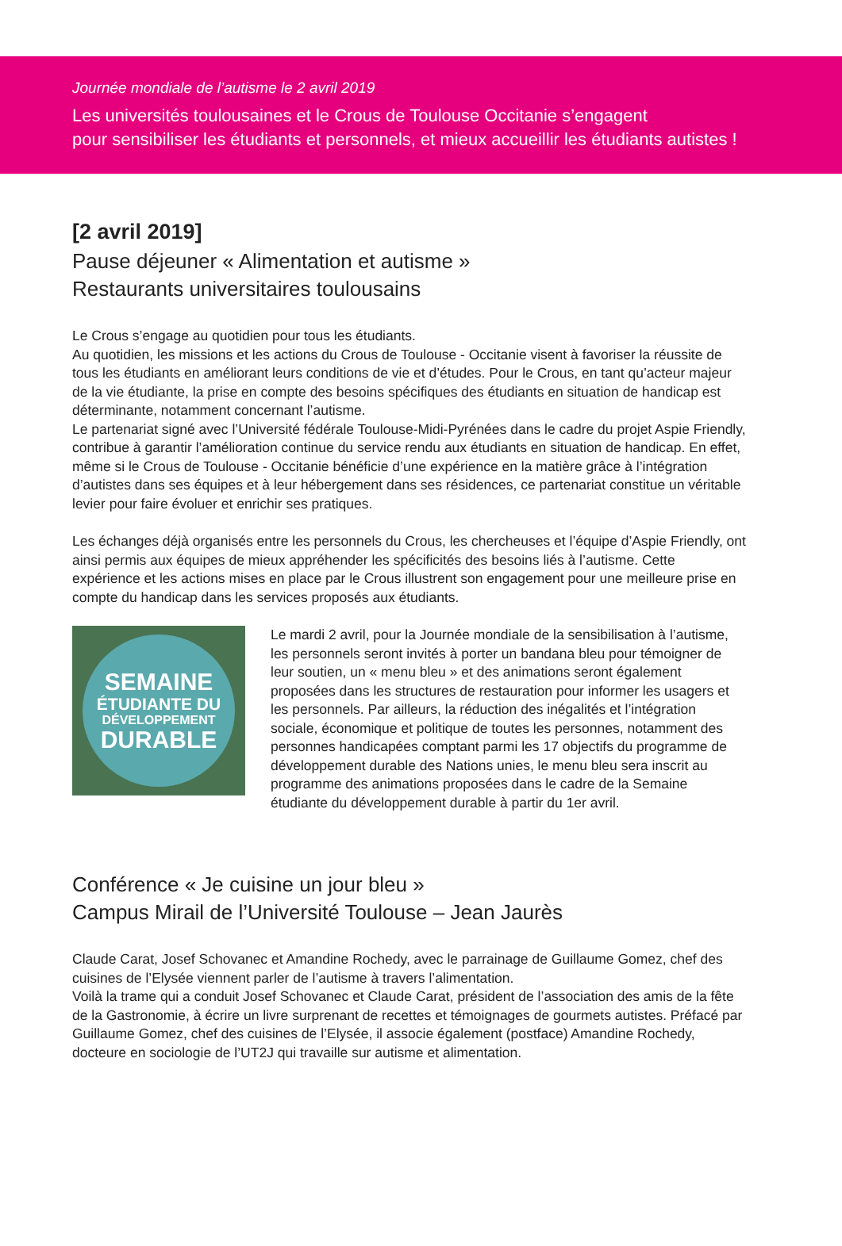Journée mondiale de l’autisme le 2 avril 2019
Les universités toulousaines et le Crous de Toulouse Occitanie s’engagent
pour sensibiliser les étudiants et personnels, et mieux accueillir les étudiants autistes !
[2 avril 2019]
Pause déjeuner « Alimentation et autisme »
Restaurants universitaires toulousains
Le Crous s’engage au quotidien pour tous les étudiants.
Au quotidien, les missions et les actions du Crous de Toulouse - Occitanie visent à favoriser la réussite de tous les étudiants en améliorant leurs conditions de vie et d’études. Pour le Crous, en tant qu’acteur majeur de la vie étudiante, la prise en compte des besoins spécifiques des étudiants en situation de handicap est déterminante, notamment concernant l’autisme.
Le partenariat signé avec l’Université fédérale Toulouse-Midi-Pyrénées dans le cadre du projet Aspie Friendly, contribue à garantir l’amélioration continue du service rendu aux étudiants en situation de handicap. En effet, même si le Crous de Toulouse - Occitanie bénéficie d’une expérience en la matière grâce à l’intégration d’autistes dans ses équipes et à leur hébergement dans ses résidences, ce partenariat constitue un véritable levier pour faire évoluer et enrichir ses pratiques.
Les échanges déjà organisés entre les personnels du Crous, les chercheuses et l’équipe d’Aspie Friendly, ont ainsi permis aux équipes de mieux appréhender les spécificités des besoins liés à l’autisme. Cette expérience et les actions mises en place par le Crous illustrent son engagement pour une meilleure prise en compte du handicap dans les services proposés aux étudiants.
SEMAINE
ÉTUDIANTE DU
DÉVELOPPEMENT
DURABLE
Le mardi 2 avril, pour la Journée mondiale de la sensibilisation à l’autisme, les personnels seront invités à porter un bandana bleu pour témoigner de leur soutien, un « menu bleu » et des animations seront également proposées dans les structures de restauration pour informer les usagers et les personnels. Par ailleurs, la réduction des inégalités et l’intégration sociale, économique et politique de toutes les personnes, notamment des personnes handicapées comptant parmi les 17 objectifs du programme de développement durable des Nations unies, le menu bleu sera inscrit au programme des animations proposées dans le cadre de la Semaine étudiante du développement durable à partir du 1er avril.
Conférence « Je cuisine un jour bleu »
Campus Mirail de l’Université Toulouse – Jean Jaurès
Claude Carat, Josef Schovanec et Amandine Rochedy, avec le parrainage de Guillaume Gomez, chef des cuisines de l’Elysée viennent parler de l’autisme à travers l’alimentation.
Voilà la trame qui a conduit Josef Schovanec et Claude Carat, président de l’association des amis de la fête de la Gastronomie, à écrire un livre surprenant de recettes et témoignages de gourmets autistes. Préfacé par Guillaume Gomez, chef des cuisines de l’Elysée, il associe également (postface) Amandine Rochedy, docteure en sociologie de l’UT2J qui travaille sur autisme et alimentation.